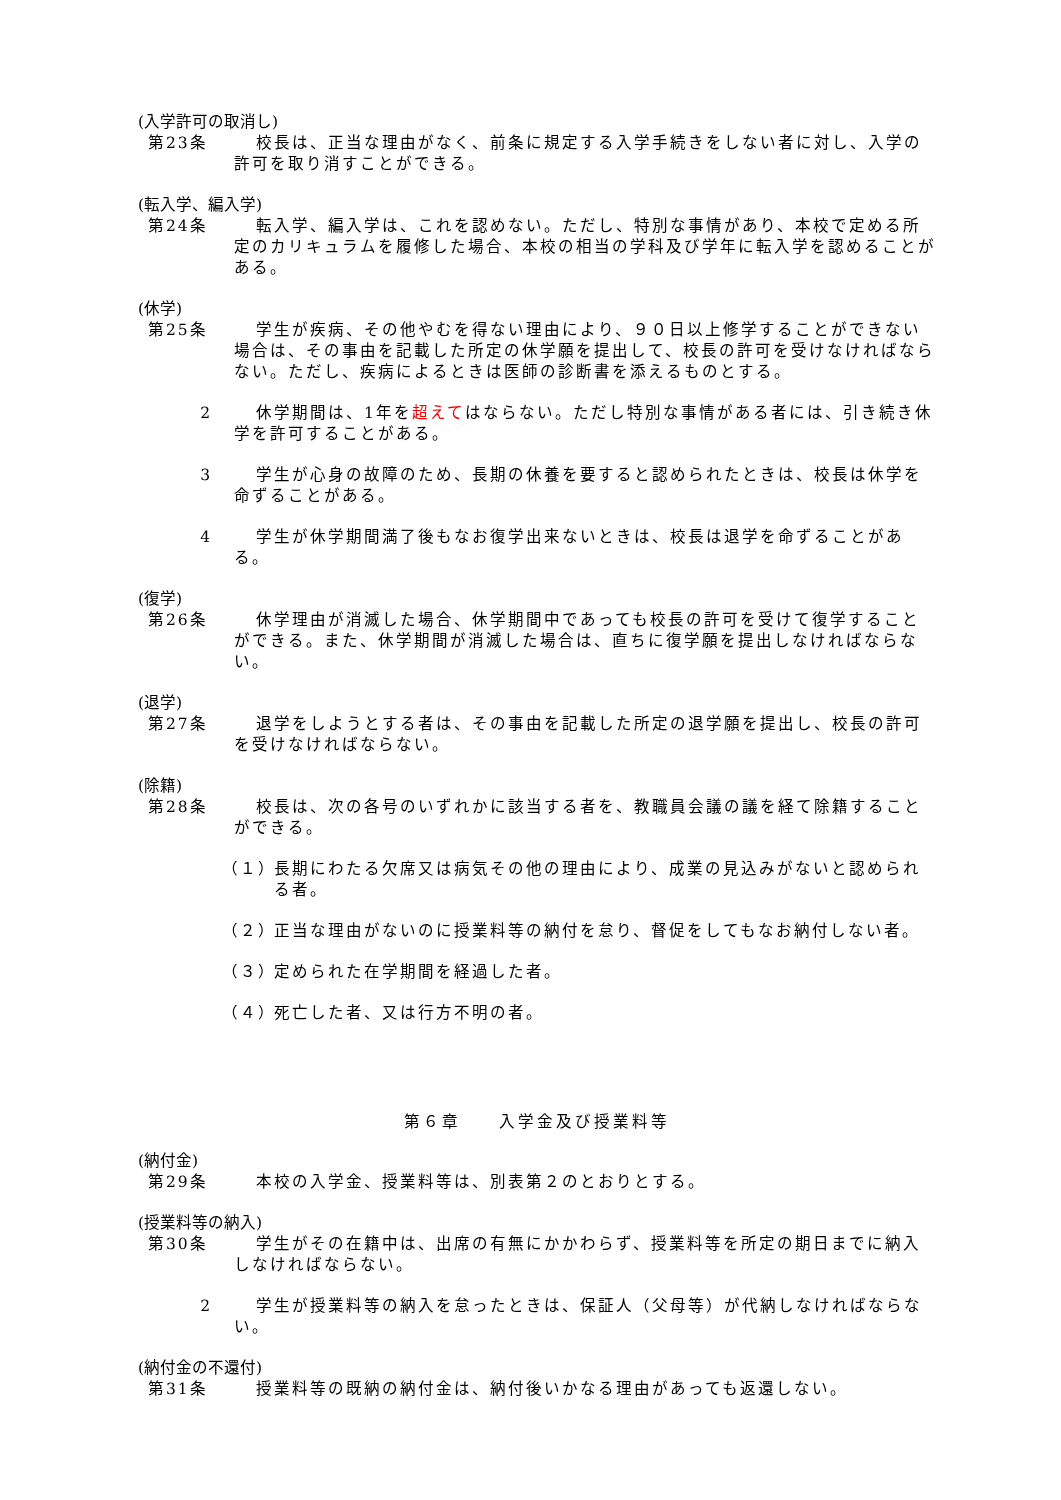(入学許可の取消し)
第23条 校長は、正当な理由がなく、前条に規定する入学手続きをしない者に対し、入学の許可を取り消すことができる。
(転入学、編入学)
第24条 転入学、編入学は、これを認めない。ただし、特別な事情があり、本校で定める所定のカリキュラムを履修した場合、本校の相当の学科及び学年に転入学を認めることがある。
(休学)
第25条 学生が疾病、その他やむを得ない理由により、９０日以上修学することができない場合は、その事由を記載した所定の休学願を提出して、校長の許可を受けなければならない。ただし、疾病によるときは医師の診断書を添えるものとする。
2 休学期間は、1年を超えてはならない。ただし特別な事情がある者には、引き続き休学を許可することがある。
3 学生が心身の故障のため、長期の休養を要すると認められたときは、校長は休学を命ずることがある。
4 学生が休学期間満了後もなお復学出来ないときは、校長は退学を命ずることがある。
(復学)
第26条 休学理由が消滅した場合、休学期間中であっても校長の許可を受けて復学することができる。また、休学期間が消滅した場合は、直ちに復学願を提出しなければならない。
(退学)
第27条 退学をしようとする者は、その事由を記載した所定の退学願を提出し、校長の許可を受けなければならない。
(除籍)
第28条 校長は、次の各号のいずれかに該当する者を、教職員会議の議を経て除籍することができる。
（１）
長期にわたる欠席又は病気その他の理由により、成業の見込みがないと認められる者。
（２）
正当な理由がないのに授業料等の納付を怠り、督促をしてもなお納付しない者。
（３）
定められた在学期間を経過した者。
（４）
死亡した者、又は行方不明の者。
第６章　　入学金及び授業料等
(納付金)
第29条 本校の入学金、授業料等は、別表第２のとおりとする。
(授業料等の納入)
第30条 学生がその在籍中は、出席の有無にかかわらず、授業料等を所定の期日までに納入しなければならない。
2 学生が授業料等の納入を怠ったときは、保証人（父母等）が代納しなければならない。
(納付金の不還付)
第31条 授業料等の既納の納付金は、納付後いかなる理由があっても返還しない。